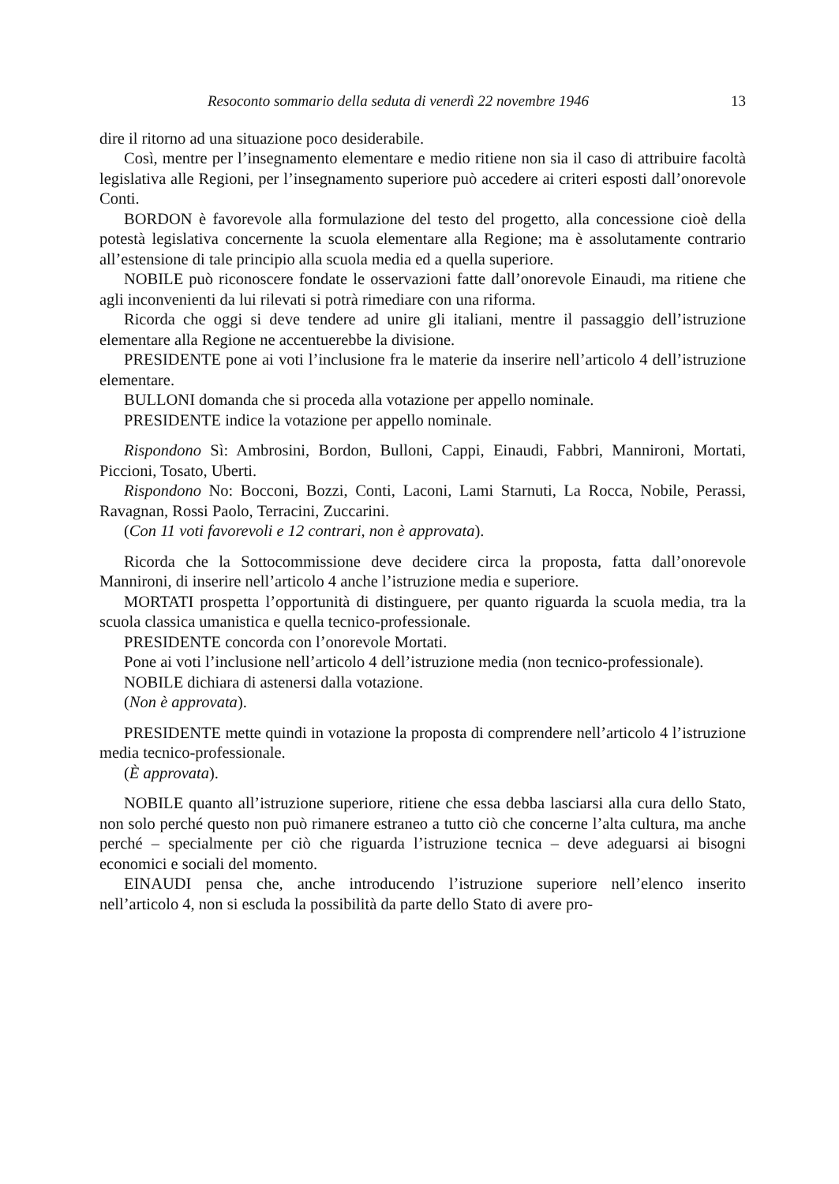Resoconto sommario della seduta di venerdì 22 novembre 1946 13
dire il ritorno ad una situazione poco desiderabile.
Così, mentre per l’insegnamento elementare e medio ritiene non sia il caso di attribuire facoltà legislativa alle Regioni, per l’insegnamento superiore può accedere ai criteri esposti dall’onorevole Conti.
BORDON è favorevole alla formulazione del testo del progetto, alla concessione cioè della potestà legislativa concernente la scuola elementare alla Regione; ma è assolutamente contrario all’estensione di tale principio alla scuola media ed a quella superiore.
NOBILE può riconoscere fondate le osservazioni fatte dall’onorevole Einaudi, ma ritiene che agli inconvenienti da lui rilevati si potrà rimediare con una riforma.
Ricorda che oggi si deve tendere ad unire gli italiani, mentre il passaggio dell’istruzione elementare alla Regione ne accentuerebbe la divisione.
PRESIDENTE pone ai voti l’inclusione fra le materie da inserire nell’articolo 4 dell’istruzione elementare.
BULLONI domanda che si proceda alla votazione per appello nominale.
PRESIDENTE indice la votazione per appello nominale.
Rispondono Sì: Ambrosini, Bordon, Bulloni, Cappi, Einaudi, Fabbri, Mannironi, Mortati, Piccioni, Tosato, Uberti.
Rispondono No: Bocconi, Bozzi, Conti, Laconi, Lami Starnuti, La Rocca, Nobile, Perassi, Ravagnan, Rossi Paolo, Terracini, Zuccarini.
(Con 11 voti favorevoli e 12 contrari, non è approvata).
Ricorda che la Sottocommissione deve decidere circa la proposta, fatta dall’onorevole Mannironi, di inserire nell’articolo 4 anche l’istruzione media e superiore.
MORTATI prospetta l’opportunità di distinguere, per quanto riguarda la scuola media, tra la scuola classica umanistica e quella tecnico-professionale.
PRESIDENTE concorda con l’onorevole Mortati.
Pone ai voti l’inclusione nell’articolo 4 dell’istruzione media (non tecnico-professionale).
NOBILE dichiara di astenersi dalla votazione.
(Non è approvata).
PRESIDENTE mette quindi in votazione la proposta di comprendere nell’articolo 4 l’istruzione media tecnico-professionale.
(È approvata).
NOBILE quanto all’istruzione superiore, ritiene che essa debba lasciarsi alla cura dello Stato, non solo perché questo non può rimanere estraneo a tutto ciò che concerne l’alta cultura, ma anche perché – specialmente per ciò che riguarda l’istruzione tecnica – deve adeguarsi ai bisogni economici e sociali del momento.
EINAUDI pensa che, anche introducendo l’istruzione superiore nell’elenco inserito nell’articolo 4, non si escluda la possibilità da parte dello Stato di avere pro-